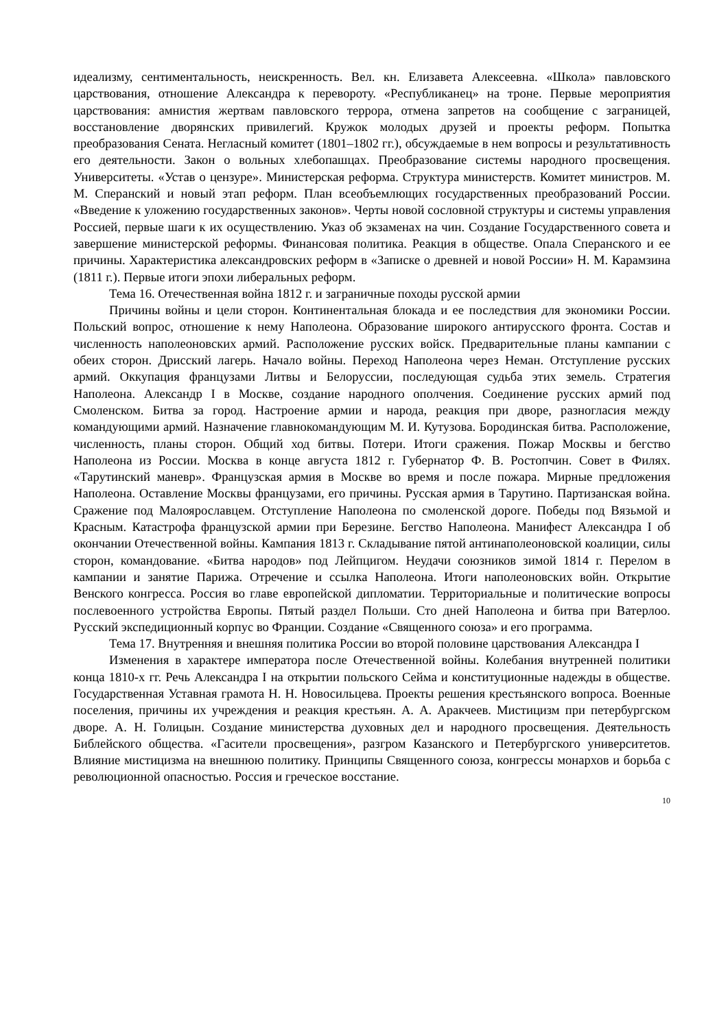идеализму, сентиментальность, неискренность. Вел. кн. Елизавета Алексеевна. «Школа» павловского царствования, отношение Александра к перевороту. «Республиканец» на троне. Первые мероприятия царствования: амнистия жертвам павловского террора, отмена запретов на сообщение с заграницей, восстановление дворянских привилегий. Кружок молодых друзей и проекты реформ. Попытка преобразования Сената. Негласный комитет (1801–1802 гг.), обсуждаемые в нем вопросы и результативность его деятельности. Закон о вольных хлебопашцах. Преобразование системы народного просвещения. Университеты. «Устав о цензуре». Министерская реформа. Структура министерств. Комитет министров. М. М. Сперанский и новый этап реформ. План всеобъемлющих государственных преобразований России. «Введение к уложению государственных законов». Черты новой сословной структуры и системы управления Россией, первые шаги к их осуществлению. Указ об экзаменах на чин. Создание Государственного совета и завершение министерской реформы. Финансовая политика. Реакция в обществе. Опала Сперанского и ее причины. Характеристика александровских реформ в «Записке о древней и новой России» Н. М. Карамзина (1811 г.). Первые итоги эпохи либеральных реформ.
Тема 16. Отечественная война 1812 г. и заграничные походы русской армии
Причины войны и цели сторон. Континентальная блокада и ее последствия для экономики России. Польский вопрос, отношение к нему Наполеона. Образование широкого антирусского фронта. Состав и численность наполеоновских армий. Расположение русских войск. Предварительные планы кампании с обеих сторон. Дрисский лагерь. Начало войны. Переход Наполеона через Неман. Отступление русских армий. Оккупация французами Литвы и Белоруссии, последующая судьба этих земель. Стратегия Наполеона. Александр I в Москве, создание народного ополчения. Соединение русских армий под Смоленском. Битва за город. Настроение армии и народа, реакция при дворе, разногласия между командующими армий. Назначение главнокомандующим М. И. Кутузова. Бородинская битва. Расположение, численность, планы сторон. Общий ход битвы. Потери. Итоги сражения. Пожар Москвы и бегство Наполеона из России. Москва в конце августа 1812 г. Губернатор Ф. В. Ростопчин. Совет в Филях. «Тарутинский маневр». Французская армия в Москве во время и после пожара. Мирные предложения Наполеона. Оставление Москвы французами, его причины. Русская армия в Тарутино. Партизанская война. Сражение под Малоярославцем. Отступление Наполеона по смоленской дороге. Победы под Вязьмой и Красным. Катастрофа французской армии при Березине. Бегство Наполеона. Манифест Александра I об окончании Отечественной войны. Кампания 1813 г. Складывание пятой антинаполеоновской коалиции, силы сторон, командование. «Битва народов» под Лейпцигом. Неудачи союзников зимой 1814 г. Перелом в кампании и занятие Парижа. Отречение и ссылка Наполеона. Итоги наполеоновских войн. Открытие Венского конгресса. Россия во главе европейской дипломатии. Территориальные и политические вопросы послевоенного устройства Европы. Пятый раздел Польши. Сто дней Наполеона и битва при Ватерлоо. Русский экспедиционный корпус во Франции. Создание «Священного союза» и его программа.
Тема 17. Внутренняя и внешняя политика России во второй половине царствования Александра I
Изменения в характере императора после Отечественной войны. Колебания внутренней политики конца 1810-х гг. Речь Александра I на открытии польского Сейма и конституционные надежды в обществе. Государственная Уставная грамота Н. Н. Новосильцева. Проекты решения крестьянского вопроса. Военные поселения, причины их учреждения и реакция крестьян. А. А. Аракчеев. Мистицизм при петербургском дворе. А. Н. Голицын. Создание министерства духовных дел и народного просвещения. Деятельность Библейского общества. «Гасители просвещения», разгром Казанского и Петербургского университетов. Влияние мистицизма на внешнюю политику. Принципы Священного союза, конгрессы монархов и борьба с революционной опасностью. Россия и греческое восстание.
10